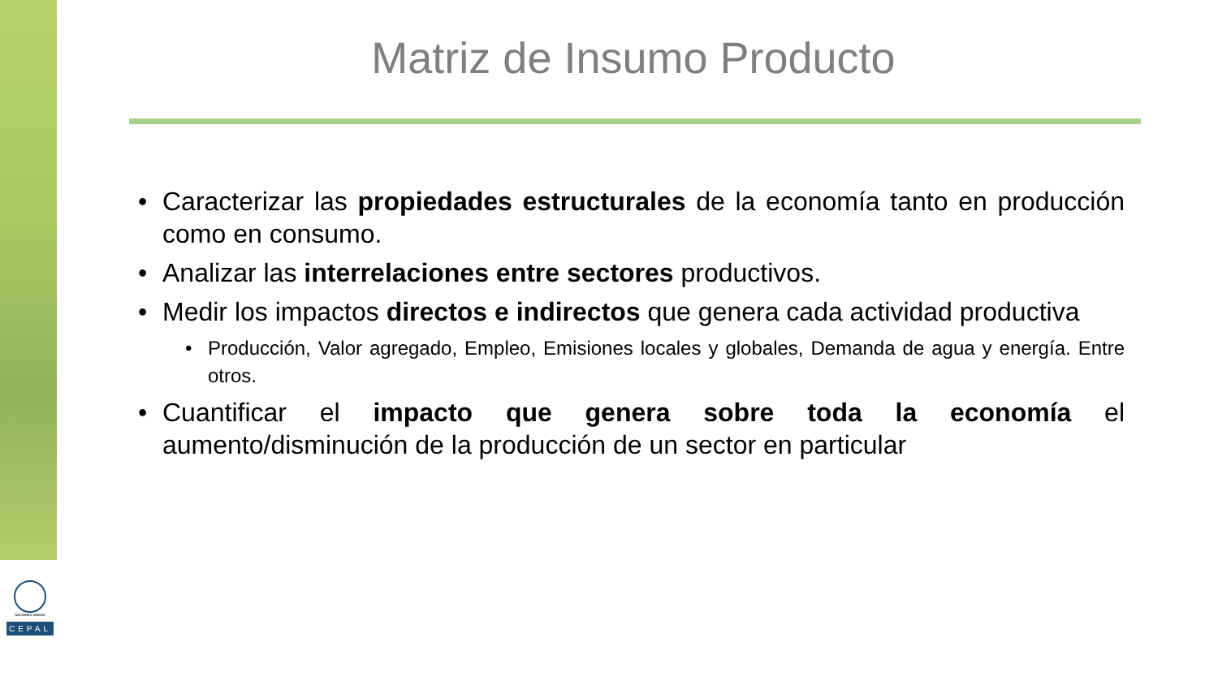NACIONES UNIDAS
CEPAL
Matriz de Insumo Producto
• Caracterizar las propiedades estructurales de la economía tanto en producción como en consumo.
• Analizar las interrelaciones entre sectores productivos.
• Medir los impactos directos e indirectos que genera cada actividad productiva
• Producción, Valor agregado, Empleo, Emisiones locales y globales, Demanda de agua y energía. Entre otros.
• Cuantificar el impacto que genera sobre toda la economía el aumento/disminución de la producción de un sector en particular